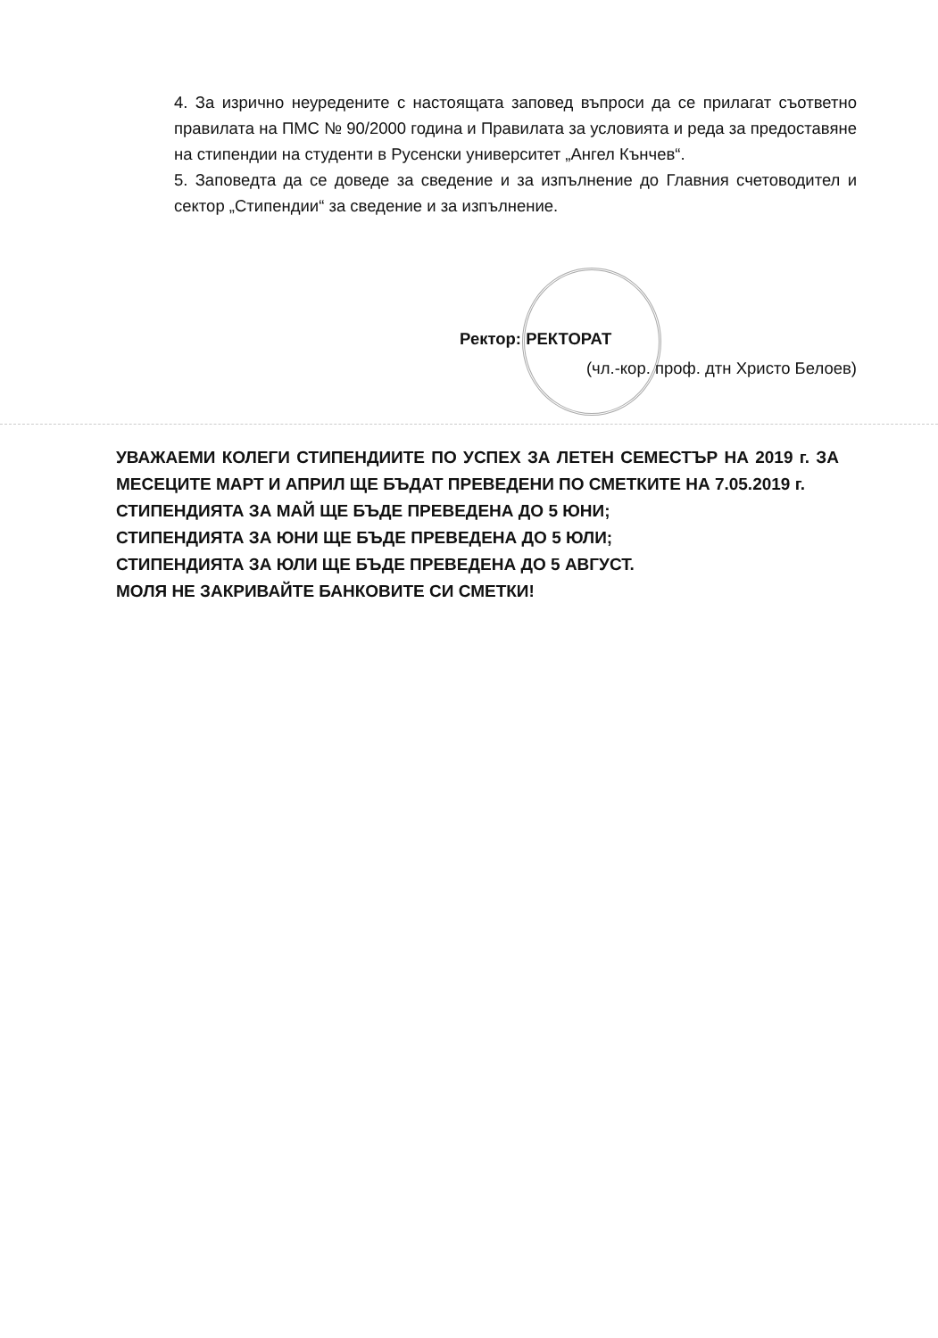4. За изрично неуредените с настоящата заповед въпроси да се прилагат съответно правилата на ПМС № 90/2000 година и Правилата за условията и реда за предоставяне на стипендии на студенти в Русенски университет „Ангел Кънчев“.
5. Заповедта да се доведе за сведение и за изпълнение до Главния счетоводител и сектор „Стипендии“ за сведение и за изпълнение.
Ректор: РЕКТОРАТ
(чл.-кор. проф. дтн Христо Белоев)
УВАЖАЕМИ КОЛЕГИ СТИПЕНДИИТЕ ПО УСПЕХ ЗА ЛЕТЕН СЕМЕСТЪР НА 2019 г. ЗА МЕСЕЦИТЕ МАРТ И АПРИЛ ЩЕ БЪДАТ ПРЕВЕДЕНИ ПО СМЕТКИТЕ НА 7.05.2019 г.
СТИПЕНДИЯТА ЗА МАЙ ЩЕ БЪДЕ ПРЕВЕДЕНА ДО 5 ЮНИ;
СТИПЕНДИЯТА ЗА ЮНИ ЩЕ БЪДЕ ПРЕВЕДЕНА ДО 5 ЮЛИ;
СТИПЕНДИЯТА ЗА ЮЛИ ЩЕ БЪДЕ ПРЕВЕДЕНА ДО 5 АВГУСТ.
МОЛЯ НЕ ЗАКРИВАЙТЕ БАНКОВИТЕ СИ СМЕТКИ!